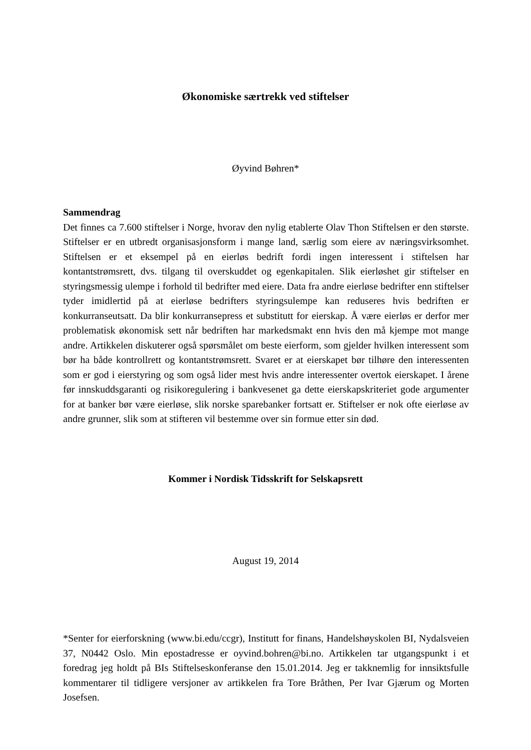Økonomiske særtrekk ved stiftelser
Øyvind Bøhren*
Sammendrag
Det finnes ca 7.600 stiftelser i Norge, hvorav den nylig etablerte Olav Thon Stiftelsen er den største. Stiftelser er en utbredt organisasjonsform i mange land, særlig som eiere av næringsvirksomhet. Stiftelsen er et eksempel på en eierløs bedrift fordi ingen interessent i stiftelsen har kontantstrømsrett, dvs. tilgang til overskuddet og egenkapitalen. Slik eierløshet gir stiftelser en styringsmessig ulempe i forhold til bedrifter med eiere. Data fra andre eierløse bedrifter enn stiftelser tyder imidlertid på at eierløse bedrifters styringsulempe kan reduseres hvis bedriften er konkurranseutsatt. Da blir konkurransepress et substitutt for eierskap. Å være eierløs er derfor mer problematisk økonomisk sett når bedriften har markedsmakt enn hvis den må kjempe mot mange andre. Artikkelen diskuterer også spørsmålet om beste eierform, som gjelder hvilken interessent som bør ha både kontrollrett og kontantstrømsrett. Svaret er at eierskapet bør tilhøre den interessenten som er god i eierstyring og som også lider mest hvis andre interessenter overtok eierskapet. I årene før innskuddsgaranti og risikoregulering i bankvesenet ga dette eierskapskriteriet gode argumenter for at banker bør være eierløse, slik norske sparebanker fortsatt er. Stiftelser er nok ofte eierløse av andre grunner, slik som at stifteren vil bestemme over sin formue etter sin død.
Kommer i Nordisk Tidsskrift for Selskapsrett
August 19, 2014
*Senter for eierforskning (www.bi.edu/ccgr), Institutt for finans, Handelshøyskolen BI, Nydalsveien 37, N0442 Oslo. Min epostadresse er oyvind.bohren@bi.no. Artikkelen tar utgangspunkt i et foredrag jeg holdt på BIs Stiftelseskonferanse den 15.01.2014. Jeg er takknemlig for innsiktsfulle kommentarer til tidligere versjoner av artikkelen fra Tore Bråthen, Per Ivar Gjærum og Morten Josefsen.